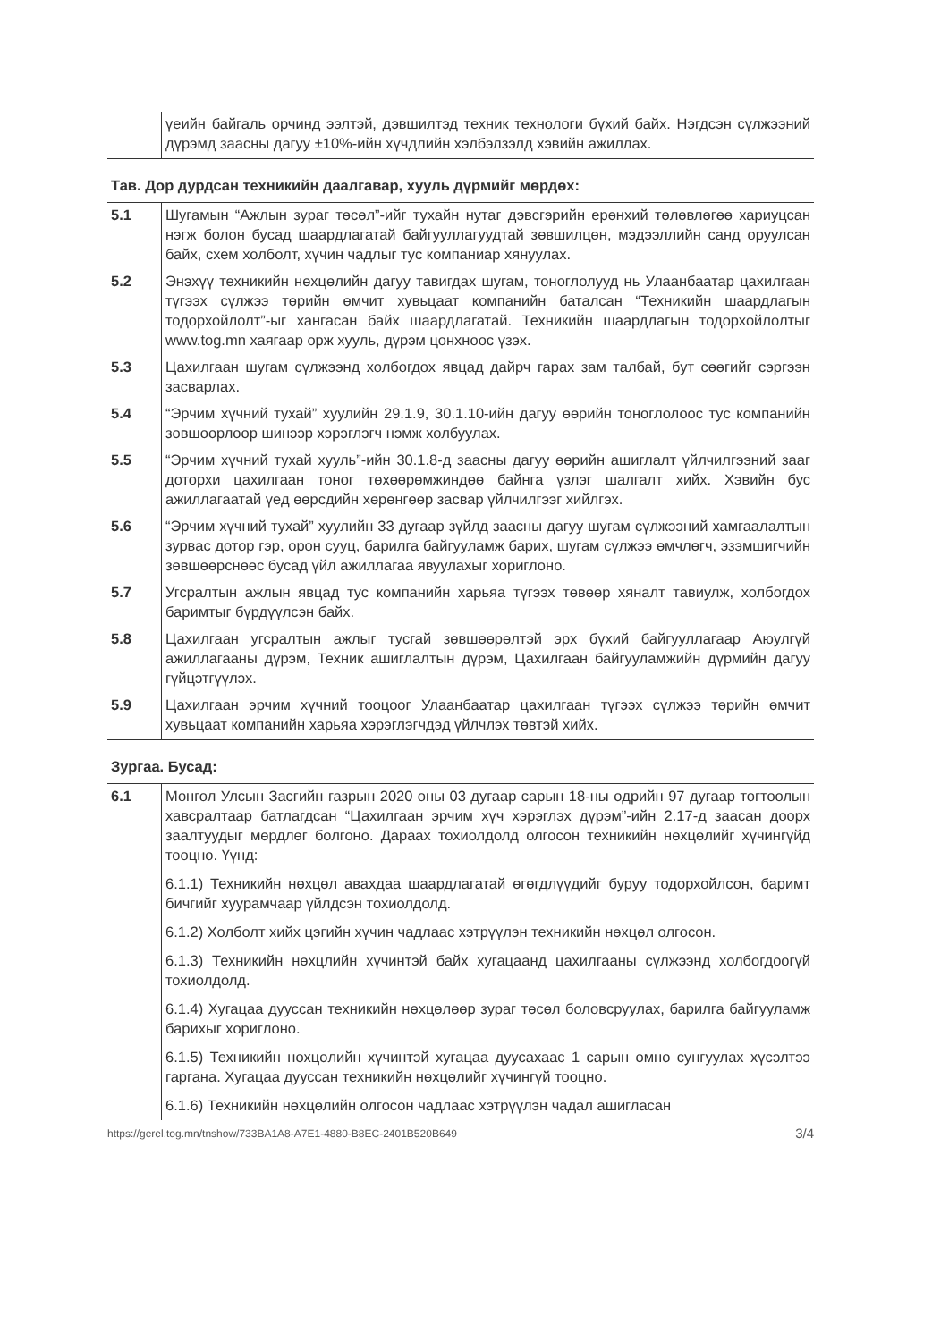| | үеийн байгаль орчинд ээлтэй, дэвшилтэд техник технологи бүхий байх. Нэгдсэн сүлжээний дүрэмд заасны дагуу ±10%-ийн хүчдлийн хэлбэлзэлд хэвийн ажиллах. |
Тав. Дор дурдсан техникийн даалгавар, хууль дүрмийг мөрдөх:
| 5.1 | Шугамын “Ажлын зураг төсөл”-ийг тухайн нутаг дэвсгэрийн ерөнхий төлөвлөгөө хариуцсан нэгж болон бусад шаардлагатай байгууллагуудтай зөвшилцөн, мэдээллийн санд оруулсан байх, схем холболт, хүчин чадлыг тус компаниар хянуулах. |
| 5.2 | Энэхүү техникийн нөхцөлийн дагуу тавигдах шугам, тоноглолууд нь Улаанбаатар цахилгаан түгээх сүлжээ төрийн өмчит хувьцаат компанийн баталсан “Техникийн шаардлагын тодорхойлолт”-ыг хангасан байх шаардлагатай. Техникийн шаардлагын тодорхойлолтыг www.tog.mn хаягаар орж хууль, дүрэм цонхноос үзэх. |
| 5.3 | Цахилгаан шугам сүлжээнд холбогдох явцад дайрч гарах зам талбай, бут сөөгийг сэргээн засварлах. |
| 5.4 | “Эрчим хүчний тухай” хуулийн 29.1.9, 30.1.10-ийн дагуу өөрийн тоноглолоос тус компанийн зөвшөөрлөөр шинээр хэрэглэгч нэмж холбуулах. |
| 5.5 | “Эрчим хүчний тухай хууль”-ийн 30.1.8-д заасны дагуу өөрийн ашиглалт үйлчилгээний зааг доторхи цахилгаан тоног төхөөрөмжиндөө байнга үзлэг шалгалт хийх. Хэвийн бус ажиллагаатай үед өөрсдийн хөрөнгөөр засвар үйлчилгээг хийлгэх. |
| 5.6 | “Эрчим хүчний тухай” хуулийн 33 дугаар зүйлд заасны дагуу шугам сүлжээний хамгаалалтын зурвас дотор гэр, орон сууц, барилга байгууламж барих, шугам сүлжээ өмчлөгч, эзэмшигчийн зөвшөөрснөөс бусад үйл ажиллагаа явуулахыг хориглоно. |
| 5.7 | Угсралтын ажлын явцад тус компанийн харьяа түгээх төвөөр хяналт тавиулж, холбогдох баримтыг бүрдүүлсэн байх. |
| 5.8 | Цахилгаан угсралтын ажлыг тусгай зөвшөөрөлтэй эрх бүхий байгууллагаар Аюулгүй ажиллагааны дүрэм, Техник ашиглалтын дүрэм, Цахилгаан байгууламжийн дүрмийн дагуу гүйцэтгүүлэх. |
| 5.9 | Цахилгаан эрчим хүчний тооцоог Улаанбаатар цахилгаан түгээх сүлжээ төрийн өмчит хувьцаат компанийн харьяа хэрэглэгчдэд үйлчлэх төвтэй хийх. |
Зургаа. Бусад:
| 6.1 | Монгол Улсын Засгийн газрын 2020 оны 03 дугаар сарын 18-ны өдрийн 97 дугаар тогтоолын хавсралтаар батлагдсан “Цахилгаан эрчим хүч хэрэглэх дүрэм”-ийн 2.17-д заасан доорх заалтуудыг мөрдлөг болгоно. Дараах тохиолдолд олгосон техникийн нөхцөлийг хүчингүйд тооцно. Үүнд: 6.1.1) Техникийн нөхцөл авахдаа шаардлагатай өгөгдлүүдийг буруу тодорхойлсон, баримт бичгийг хуурамчаар үйлдсэн тохиолдолд. 6.1.2) Холболт хийх цэгийн хүчин чадлаас хэтрүүлэн техникийн нөхцөл олгосон. 6.1.3) Техникийн нөхцлийн хүчинтэй байх хугацаанд цахилгааны сүлжээнд холбогдоогүй тохиолдолд. 6.1.4) Хугацаа дууссан техникийн нөхцөлөөр зураг төсөл боловсруулах, барилга байгууламж барихыг хориглоно. 6.1.5) Техникийн нөхцөлийн хүчинтэй хугацаа дуусахаас 1 сарын өмнө сунгуулах хүсэлтээ гаргана. Хугацаа дууссан техникийн нөхцөлийг хүчингүй тооцно. 6.1.6) Техникийн нөхцөлийн олгосон чадлаас хэтрүүлэн чадал ашигласан |
https://gerel.tog.mn/tnshow/733BA1A8-A7E1-4880-B8EC-2401B520B649 3/4